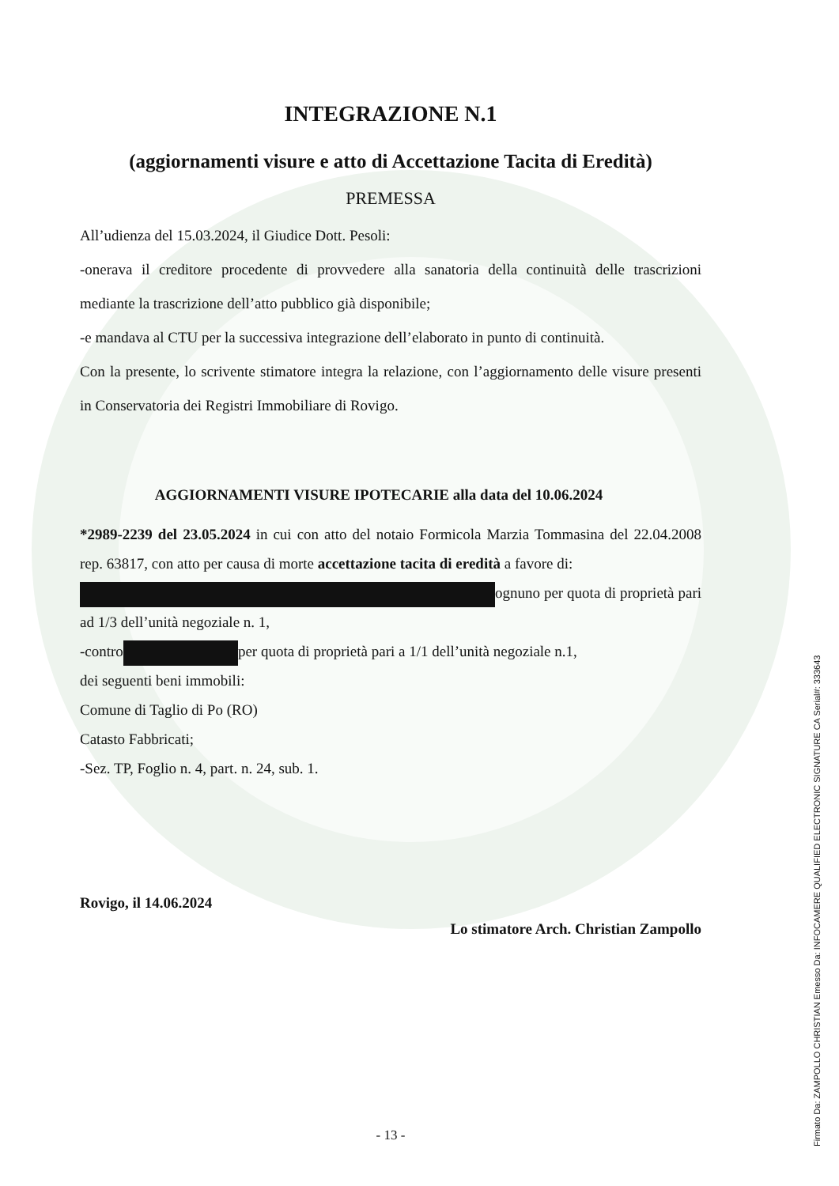INTEGRAZIONE N.1
(aggiornamenti visure e atto di Accettazione Tacita di Eredità)
PREMESSA
All’udienza del 15.03.2024, il Giudice Dott. Pesoli:
-onerava il creditore procedente di provvedere alla sanatoria della continuità delle trascrizioni mediante la trascrizione dell’atto pubblico già disponibile;
-e mandava al CTU per la successiva integrazione dell’elaborato in punto di continuità.
Con la presente, lo scrivente stimatore integra la relazione, con l’aggiornamento delle visure presenti in Conservatoria dei Registri Immobiliare di Rovigo.
AGGIORNAMENTI VISURE IPOTECARIE alla data del 10.06.2024
*2989-2239 del 23.05.2024 in cui con atto del notaio Formicola Marzia Tommasina del 22.04.2008 rep. 63817, con atto per causa di morte accettazione tacita di eredità a favore di:
ognuno per quota di proprietà pari ad 1/3 dell’unità negoziale n. 1,
-contro per quota di proprietà pari a 1/1 dell’unità negoziale n.1,
dei seguenti beni immobili:
Comune di Taglio di Po (RO)
Catasto Fabbricati;
-Sez. TP, Foglio n. 4, part. n. 24, sub. 1.
Rovigo, il 14.06.2024
Lo stimatore Arch. Christian Zampollo
- 13 -
Firmato Da: ZAMPOLLO CHRISTIAN Emesso Da: INFOCAMERE QUALIFIED ELECTRONIC SIGNATURE CA Serial#: 333643